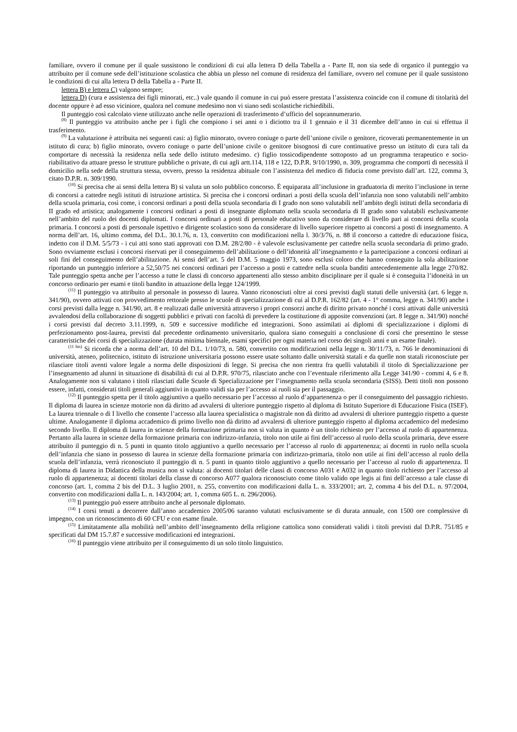familiare, ovvero il comune per il quale sussistono le condizioni di cui alla lettera D della Tabella a - Parte II, non sia sede di organico il punteggio va attribuito per il comune sede dell’istituzione scolastica che abbia un plesso nel comune di residenza del familiare, ovvero nel comune per il quale sussistono le condizioni di cui alla lettera D della Tabella a - Parte II.
lettera B) e lettera C) valgono sempre;
lettera D) (cura e assistenza dei figli minorati, etc..) vale quando il comune in cui può essere prestata l’assistenza coincide con il comune di titolarità del docente oppure è ad esso viciniore, qualora nel comune medesimo non vi siano sedi scolastiche richiedibili.
Il punteggio così calcolato viene utilizzato anche nelle operazioni di trasferimento d’ufficio del soprannumerario.
<sup>(8)</sup> Il punteggio va attribuito anche per i figli che compiono i sei anni o i diciotto tra il 1 gennaio e il 31 dicembre dell’anno in cui si effettua il trasferimento.
<sup>(9)</sup> La valutazione è attribuita nei seguenti casi: a) figlio minorato, ovvero coniuge o parte dell’unione civile o genitore, ricoverati permanentemente in un istituto di cura; b) figlio minorato, ovvero coniuge o parte dell’unione civile o genitore bisognosi di cure continuative presso un istituto di cura tali da comportare di necessità la residenza nella sede dello istituto medesimo. c) figlio tossicodipendente sottoposto ad un programma terapeutico e socio-riabilitativo da attuare presso le strutture pubbliche o private, di cui agli artt.114, 118 e 122, D.P.R. 9/10/1990, n. 309, programma che comporti di necessità il domicilio nella sede della struttura stessa, ovvero, presso la residenza abituale con l’assistenza del medico di fiducia come previsto dall’art. 122, comma 3, citato D.P.R. n. 309/1990.
<sup>(10)</sup> Si precisa che ai sensi della lettera B) si valuta un solo pubblico concorso. È equiparata all’inclusione in graduatoria di merito l’inclusione in terne di concorsi a cattedre negli istituti di istruzione artistica. Si precisa che i concorsi ordinari a posti della scuola dell’infanzia non sono valutabili nell’ambito della scuola primaria, così come, i concorsi ordinari a posti della scuola secondaria di I grado non sono valutabili nell’ambito degli istituti della secondaria di II grado ed artistica; analogamente i concorsi ordinari a posti di insegnante diplomato nella scuola secondaria di II grado sono valutabili esclusivamente nell’ambito del ruolo dei docenti diplomati. I concorsi ordinari a posti di personale educativo sono da considerare di livello pari ai concorsi della scuola primaria. I concorsi a posti di personale ispettivo e dirigente scolastico sono da considerare di livello superiore rispetto ai concorsi a posti di insegnamento. A norma dell’art. 16, ultimo comma, del D.L. 30.1.76, n. 13, convertito con modificazioni nella l. 30/3/76, n. 88 il concorso a cattedre di educazione fisica, indetto con il D.M. 5/5/73 - i cui atti sono stati approvati con D.M. 28/2/80 - è valevole esclusivamente per cattedre nella scuola secondaria di primo grado. Sono ovviamente esclusi i concorsi riservati per il conseguimento dell’abilitazione o dell’idoneità all’insegnamento e la partecipazione a concorsi ordinari ai soli fini del conseguimento dell’abilitazione. Ai sensi dell’art. 5 del D.M. 5 maggio 1973, sono esclusi coloro che hanno conseguito la sola abilitazione riportando un punteggio inferiore a 52,50/75 nei concorsi ordinari per l’accesso a posti e cattedre nella scuola banditi antecedentemente alla legge 270/82. Tale punteggio spetta anche per l’accesso a tutte le classi di concorso appartenenti allo stesso ambito disciplinare per il quale si è conseguita l’idoneità in un concorso ordinario per esami e titoli bandito in attuazione della legge 124/1999.
<sup>(11)</sup> Il punteggio va attribuito al personale in possesso di laurea. Vanno riconosciuti oltre ai corsi previsti dagli statuti delle università (art. 6 legge n. 341/90), ovvero attivati con provvedimento rettorale presso le scuole di specializzazione di cui al D.P.R. 162/82 (art. 4 - 1° comma, legge n. 341/90) anche i corsi previsti dalla legge n. 341/90, art. 8 e realizzati dalle università attraverso i propri consorzi anche di diritto privato nonché i corsi attivati dalle università avvalendosi della collaborazione di soggetti pubblici e privati con facoltà di prevedere la costituzione di apposite convenzioni (art. 8 legge n. 341/90) nonché i corsi previsti dal decreto 3.11.1999, n. 509 e successive modifiche ed integrazioni. Sono assimilati ai diplomi di specializzazione i diplomi di perfezionamento post-laurea, previsti dal precedente ordinamento universitario, qualora siano conseguiti a conclusione di corsi che presentino le stesse caratteristiche dei corsi di specializzazione (durata minima biennale, esami specifici per ogni materia nel corso dei singoli anni e un esame finale).
<sup>(11 bis)</sup> Si ricorda che a norma dell’art. 10 del D.L. 1/10/73, n. 580, convertito con modificazioni nella legge n. 30/11/73, n. 766 le denominazioni di università, ateneo, politecnico, istituto di istruzione universitaria possono essere usate soltanto dalle università statali e da quelle non statali riconosciute per rilasciare titoli aventi valore legale a norma delle disposizioni di legge. Si precisa che non rientra fra quelli valutabili il titolo di Specializzazione per l’insegnamento ad alunni in situazione di disabilità di cui al D.P.R. 970/75, rilasciato anche con l’eventuale riferimento alla Legge 341/90 - commi 4, 6 e 8. Analogamente non si valutano i titoli rilasciati dalle Scuole di Specializzazione per l’insegnamento nella scuola secondaria (SISS). Detti titoli non possono essere, infatti, considerati titoli generali aggiuntivi in quanto validi sia per l’accesso ai ruoli sia per il passaggio.
<sup>(12)</sup> Il punteggio spetta per il titolo aggiuntivo a quello necessario per l’accesso al ruolo d’appartenenza o per il conseguimento del passaggio richiesto. Il diploma di laurea in scienze motorie non dà diritto ad avvalersi di ulteriore punteggio rispetto al diploma di Istituto Superiore di Educazione Fisica (ISEF). La laurea triennale o di I livello che consente l’accesso alla laurea specialistica o magistrale non dà diritto ad avvalersi di ulteriore punteggio rispetto a queste ultime. Analogamente il diploma accademico di primo livello non dà diritto ad avvalersi di ulteriore punteggio rispetto al diploma accademico del medesimo secondo livello. Il diploma di laurea in scienze della formazione primaria non si valuta in quanto è un titolo richiesto per l’accesso al ruolo di appartenenza. Pertanto alla laurea in scienze della formazione primaria con indirizzo-infanzia, titolo non utile ai fini dell’accesso al ruolo della scuola primaria, deve essere attribuito il punteggio di n. 5 punti in quanto titolo aggiuntivo a quello necessario per l’accesso al ruolo di appartenenza; ai docenti in ruolo nella scuola dell’infanzia che siano in possesso di laurea in scienze della formazione primaria con indirizzo-primaria, titolo non utile ai fini dell’accesso al ruolo della scuola dell’infanzia, verrà riconosciuto il punteggio di n. 5 punti in quanto titolo aggiuntivo a quello necessario per l’accesso al ruolo di appartenenza. Il diploma di laurea in Didattica della musica non si valuta: ai docenti titolari delle classi di concorso A031 e A032 in quanto titolo richiesto per l’accesso al ruolo di appartenenza; ai docenti titolari della classe di concorso A077 qualora riconosciuto come titolo valido ope legis ai fini dell’accesso a tale classe di concorso (art. 1, comma 2 bis del D.L. 3 luglio 2001, n. 255, convertito con modificazioni dalla L. n. 333/2001; art. 2, comma 4 bis del D.L. n. 97/2004, convertito con modificazioni dalla L. n. 143/2004; art. 1, comma 605 L. n. 296/2006).
<sup>(13)</sup> Il punteggio può essere attribuito anche al personale diplomato.
<sup>(14)</sup> I corsi tenuti a decorrere dall’anno accademico 2005/06 saranno valutati esclusivamente se di durata annuale, con 1500 ore complessive di impegno, con un riconoscimento di 60 CFU e con esame finale.
<sup>(15)</sup> Limitatamente alla mobilità nell’ambito dell’insegnamento della religione cattolica sono considerati validi i titoli previsti dal D.P.R. 751/85 e specificati dal DM 15.7.87 e successive modificazioni ed integrazioni.
<sup>(16)</sup> Il punteggio viene attribuito per il conseguimento di un solo titolo linguistico.